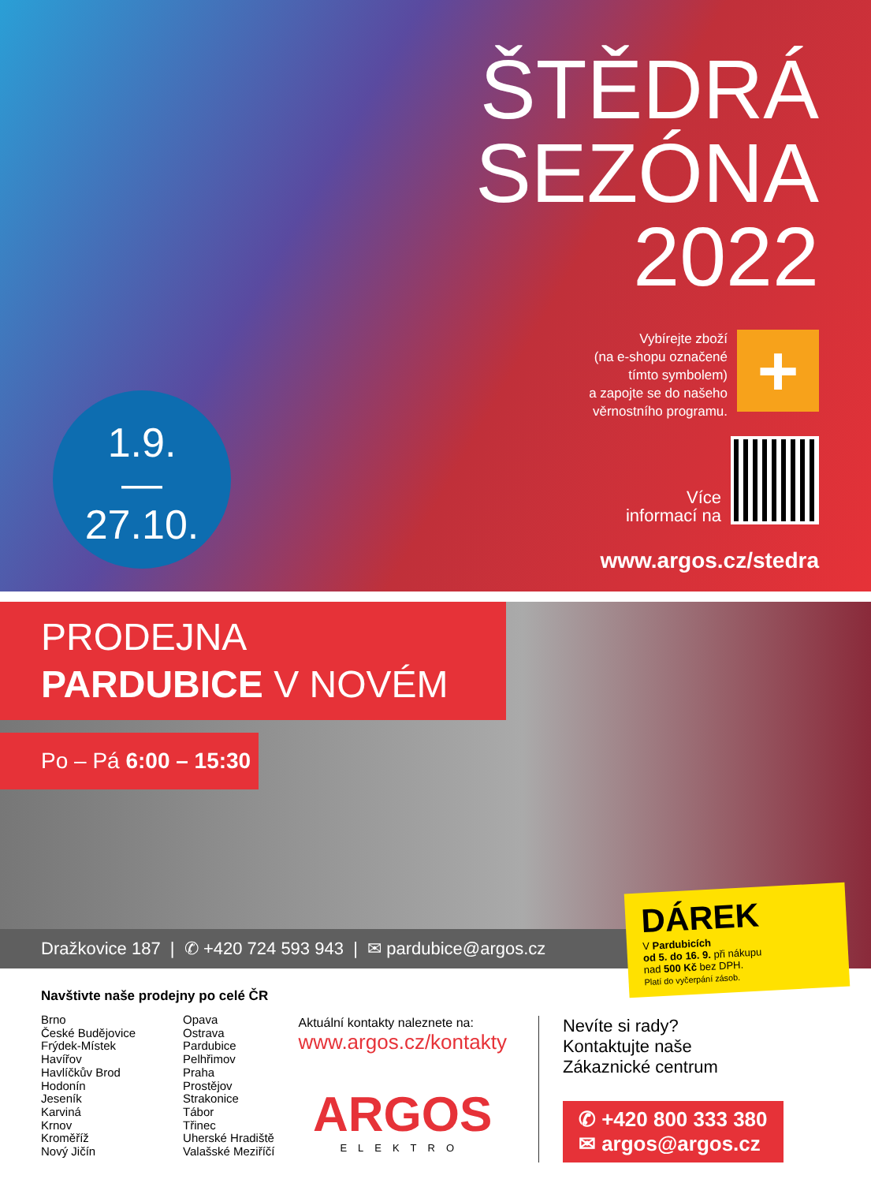1.9.
—
27.10.
ŠTĚDRÁ
SEZÓNA
2022
Vybírejte zboží
(na e-shopu označené
tímto symbolem)
a zapojte se do našeho
věrnostního programu.
+
Více
informací na
www.argos.cz/stedra
PRODEJNA
PARDUBICE V NOVÉM
Po – Pá 6:00 – 15:30
Dražkovice 187 | ✆ +420 724 593 943 | ✉ pardubice@argos.cz
DÁREK
V Pardubicích
od 5. do 16. 9. při nákupu
nad 500 Kč bez DPH.
Platí do vyčerpání zásob.
Navštivte naše prodejny po celé ČR
Brno
České Budějovice
Frýdek-Místek
Havířov
Havlíčkův Brod
Hodonín
Jeseník
Karviná
Krnov
Kroměříž
Nový Jičín
Opava
Ostrava
Pardubice
Pelhřimov
Praha
Prostějov
Strakonice
Tábor
Třinec
Uherské Hradiště
Valašské Meziříčí
Aktuální kontakty naleznete na:
www.argos.cz/kontakty
ARGOS
ELEKTRO
Nevíte si rady?
Kontaktujte naše
Zákaznické centrum
✆ +420 800 333 380
✉ argos@argos.cz